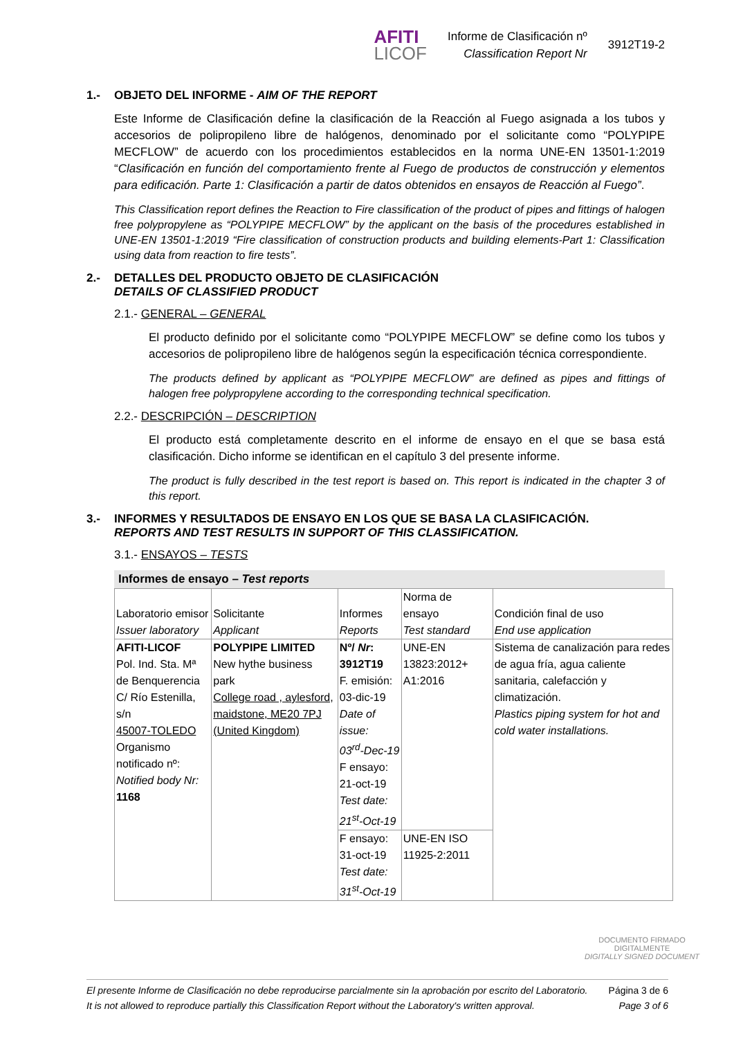AFITI
LICOF
Informe de Clasificación nº
Classification Report Nr
3912T19-2
1.- OBJETO DEL INFORME - AIM OF THE REPORT
Este Informe de Clasificación define la clasificación de la Reacción al Fuego asignada a los tubos y accesorios de polipropileno libre de halógenos, denominado por el solicitante como “POLYPIPE MECFLOW” de acuerdo con los procedimientos establecidos en la norma UNE-EN 13501-1:2019 “Clasificación en función del comportamiento frente al Fuego de productos de construcción y elementos para edificación. Parte 1: Clasificación a partir de datos obtenidos en ensayos de Reacción al Fuego”.
This Classification report defines the Reaction to Fire classification of the product of pipes and fittings of halogen free polypropylene as “POLYPIPE MECFLOW” by the applicant on the basis of the procedures established in UNE-EN 13501-1:2019 “Fire classification of construction products and building elements-Part 1: Classification using data from reaction to fire tests”.
2.- DETALLES DEL PRODUCTO OBJETO DE CLASIFICACIÓN
DETAILS OF CLASSIFIED PRODUCT
2.1.- GENERAL – GENERAL
El producto definido por el solicitante como “POLYPIPE MECFLOW” se define como los tubos y accesorios de polipropileno libre de halógenos según la especificación técnica correspondiente.
The products defined by applicant as “POLYPIPE MECFLOW” are defined as pipes and fittings of halogen free polypropylene according to the corresponding technical specification.
2.2.- DESCRIPCIÓN – DESCRIPTION
El producto está completamente descrito en el informe de ensayo en el que se basa está clasificación. Dicho informe se identifican en el capítulo 3 del presente informe.
The product is fully described in the test report is based on. This report is indicated in the chapter 3 of this report.
3.- INFORMES Y RESULTADOS DE ENSAYO EN LOS QUE SE BASA LA CLASIFICACIÓN.
REPORTS AND TEST RESULTS IN SUPPORT OF THIS CLASSIFICATION.
3.1.- ENSAYOS – TESTS
Informes de ensayo – Test reports
| Laboratorio emisor Issuer laboratory | Solicitante Applicant | Informes Reports | Norma de ensayo Test standard | Condición final de uso End use application |
| AFITI-LICOF Pol. Ind. Sta. Mª de Benquerencia C/ Río Estenilla, s/n 45007-TOLEDO Organismo notificado nº: Notified body Nr: 1168 | POLYPIPE LIMITED New hythe business park College road , aylesford, maidstone, ME20 7PJ (United Kingdom) | Nº/ Nr : 3912T19 F. emisión: 03-dic-19 Date of issue: 03<sup>rd</sup>-Dec-19 F ensayo: 21-oct-19 Test date: 21<sup>st</sup>-Oct-19 | UNE-EN 13823:2012+ A1:2016 | Sistema de canalización para redes de agua fría, agua caliente sanitaria, calefacción y climatización. Plastics piping system for hot and cold water installations. |
| | | F ensayo: 31-oct-19 Test date: 31<sup>st</sup>-Oct-19 | UNE-EN ISO 11925-2:2011 | |
DOCUMENTO FIRMADO
DIGITALMENTE
DIGITALLY SIGNED DOCUMENT
El presente Informe de Clasificación no debe reproducirse parcialmente sin la aprobación por escrito del Laboratorio.
It is not allowed to reproduce partially this Classification Report without the Laboratory's written approval.
Página 3 de 6
Page 3 of 6